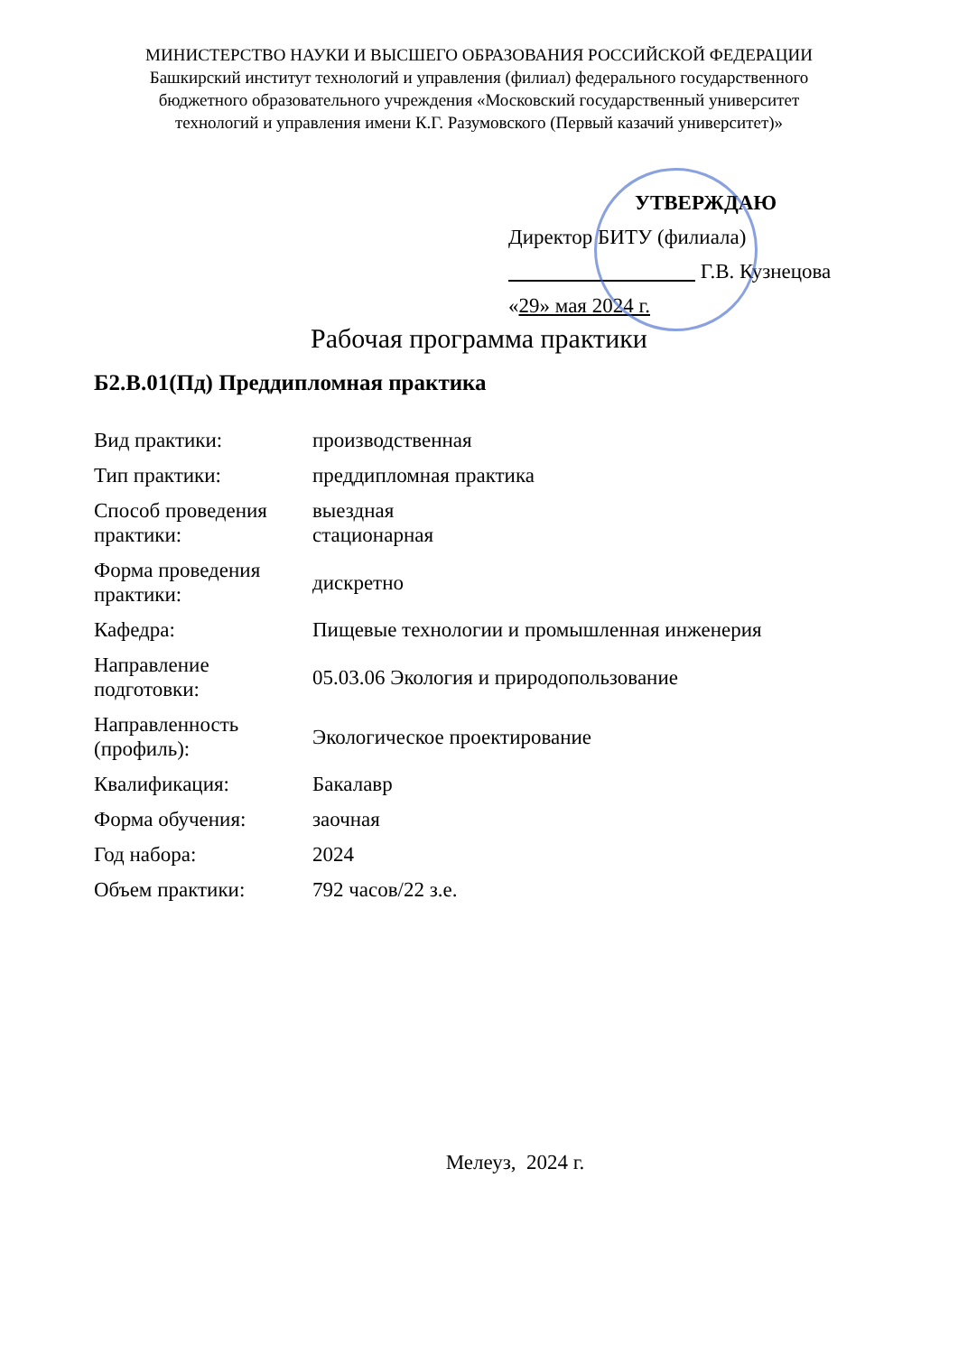МИНИСТЕРСТВО НАУКИ И ВЫСШЕГО ОБРАЗОВАНИЯ РОССИЙСКОЙ ФЕДЕРАЦИИ
Башкирский институт технологий и управления (филиал) федерального государственного
бюджетного образовательного учреждения «Московский государственный университет
технологий и управления имени К.Г. Разумовского (Первый казачий университет)»
УТВЕРЖДАЮ
Директор БИТУ (филиала)
Г.В. Кузнецова
«29» мая 2024 г.
Рабочая программа практики
Б2.В.01(Пд) Преддипломная практика
| Вид практики: | производственная |
| Тип практики: | преддипломная практика |
| Способ проведения практики: | выездная стационарная |
| Форма проведения практики: | дискретно |
| Кафедра: | Пищевые технологии и промышленная инженерия |
| Направление подготовки: | 05.03.06 Экология и природопользование |
| Направленность (профиль): | Экологическое проектирование |
| Квалификация: | Бакалавр |
| Форма обучения: | заочная |
| Год набора: | 2024 |
| Объем практики: | 792 часов/22 з.е. |
Мелеуз, 2024 г.